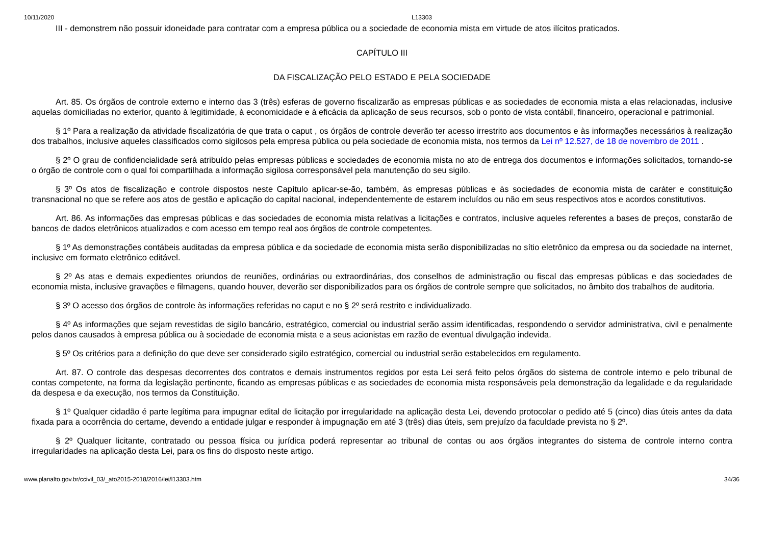10/11/2020 L13303
III - demonstrem não possuir idoneidade para contratar com a empresa pública ou a sociedade de economia mista em virtude de atos ilícitos praticados.
CAPÍTULO III
DA FISCALIZAÇÃO PELO ESTADO E PELA SOCIEDADE
Art. 85. Os órgãos de controle externo e interno das 3 (três) esferas de governo fiscalizarão as empresas públicas e as sociedades de economia mista a elas relacionadas, inclusive aquelas domiciliadas no exterior, quanto à legitimidade, à economicidade e à eficácia da aplicação de seus recursos, sob o ponto de vista contábil, financeiro, operacional e patrimonial.
§ 1º Para a realização da atividade fiscalizatória de que trata o caput , os órgãos de controle deverão ter acesso irrestrito aos documentos e às informações necessários à realização dos trabalhos, inclusive aqueles classificados como sigilosos pela empresa pública ou pela sociedade de economia mista, nos termos da Lei nº 12.527, de 18 de novembro de 2011 .
§ 2º O grau de confidencialidade será atribuído pelas empresas públicas e sociedades de economia mista no ato de entrega dos documentos e informações solicitados, tornando-se o órgão de controle com o qual foi compartilhada a informação sigilosa corresponsável pela manutenção do seu sigilo.
§ 3º Os atos de fiscalização e controle dispostos neste Capítulo aplicar-se-ão, também, às empresas públicas e às sociedades de economia mista de caráter e constituição transnacional no que se refere aos atos de gestão e aplicação do capital nacional, independentemente de estarem incluídos ou não em seus respectivos atos e acordos constitutivos.
Art. 86. As informações das empresas públicas e das sociedades de economia mista relativas a licitações e contratos, inclusive aqueles referentes a bases de preços, constarão de bancos de dados eletrônicos atualizados e com acesso em tempo real aos órgãos de controle competentes.
§ 1º As demonstrações contábeis auditadas da empresa pública e da sociedade de economia mista serão disponibilizadas no sítio eletrônico da empresa ou da sociedade na internet, inclusive em formato eletrônico editável.
§ 2º As atas e demais expedientes oriundos de reuniões, ordinárias ou extraordinárias, dos conselhos de administração ou fiscal das empresas públicas e das sociedades de economia mista, inclusive gravações e filmagens, quando houver, deverão ser disponibilizados para os órgãos de controle sempre que solicitados, no âmbito dos trabalhos de auditoria.
§ 3º O acesso dos órgãos de controle às informações referidas no caput e no § 2º será restrito e individualizado.
§ 4º As informações que sejam revestidas de sigilo bancário, estratégico, comercial ou industrial serão assim identificadas, respondendo o servidor administrativa, civil e penalmente pelos danos causados à empresa pública ou à sociedade de economia mista e a seus acionistas em razão de eventual divulgação indevida.
§ 5º Os critérios para a definição do que deve ser considerado sigilo estratégico, comercial ou industrial serão estabelecidos em regulamento.
Art. 87. O controle das despesas decorrentes dos contratos e demais instrumentos regidos por esta Lei será feito pelos órgãos do sistema de controle interno e pelo tribunal de contas competente, na forma da legislação pertinente, ficando as empresas públicas e as sociedades de economia mista responsáveis pela demonstração da legalidade e da regularidade da despesa e da execução, nos termos da Constituição.
§ 1º Qualquer cidadão é parte legítima para impugnar edital de licitação por irregularidade na aplicação desta Lei, devendo protocolar o pedido até 5 (cinco) dias úteis antes da data fixada para a ocorrência do certame, devendo a entidade julgar e responder à impugnação em até 3 (três) dias úteis, sem prejuízo da faculdade prevista no § 2º.
§ 2º Qualquer licitante, contratado ou pessoa física ou jurídica poderá representar ao tribunal de contas ou aos órgãos integrantes do sistema de controle interno contra irregularidades na aplicação desta Lei, para os fins do disposto neste artigo.
www.planalto.gov.br/ccivil_03/_ato2015-2018/2016/lei/l13303.htm 34/36